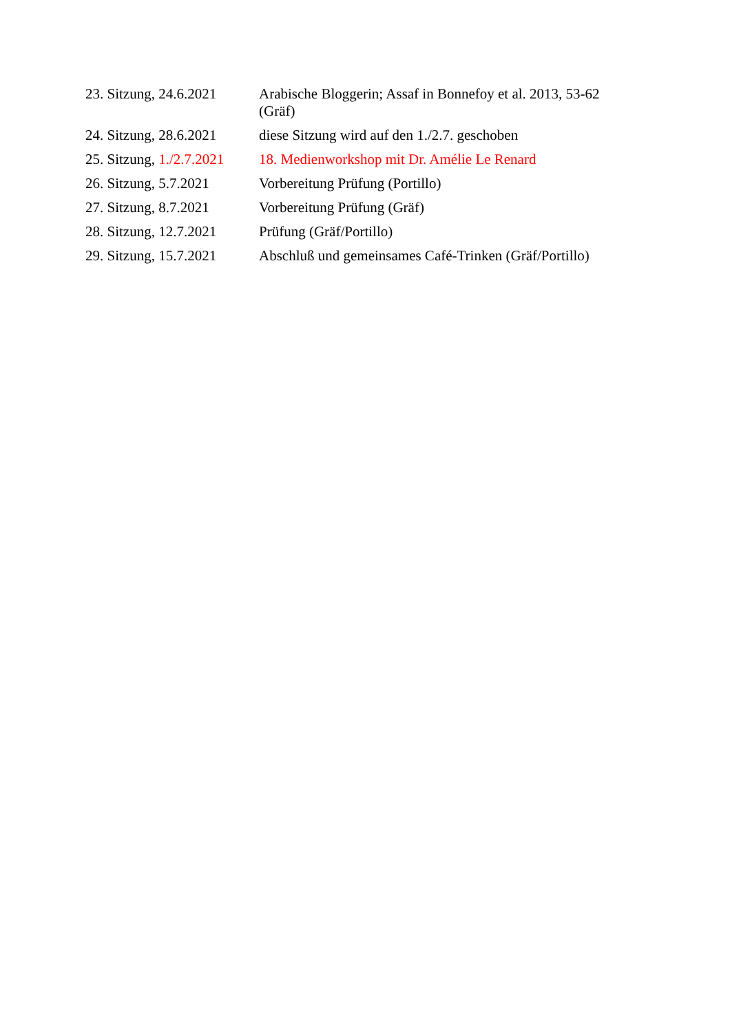| 23. Sitzung, 24.6.2021 | Arabische Bloggerin; Assaf in Bonnefoy et al. 2013, 53-62 (Gräf) |
| 24. Sitzung, 28.6.2021 | diese Sitzung wird auf den 1./2.7. geschoben |
| 25. Sitzung, 1./2.7.2021 | 18. Medienworkshop mit Dr. Amélie Le Renard |
| 26. Sitzung, 5.7.2021 | Vorbereitung Prüfung (Portillo) |
| 27. Sitzung, 8.7.2021 | Vorbereitung Prüfung (Gräf) |
| 28. Sitzung, 12.7.2021 | Prüfung (Gräf/Portillo) |
| 29. Sitzung, 15.7.2021 | Abschluß und gemeinsames Café-Trinken (Gräf/Portillo) |